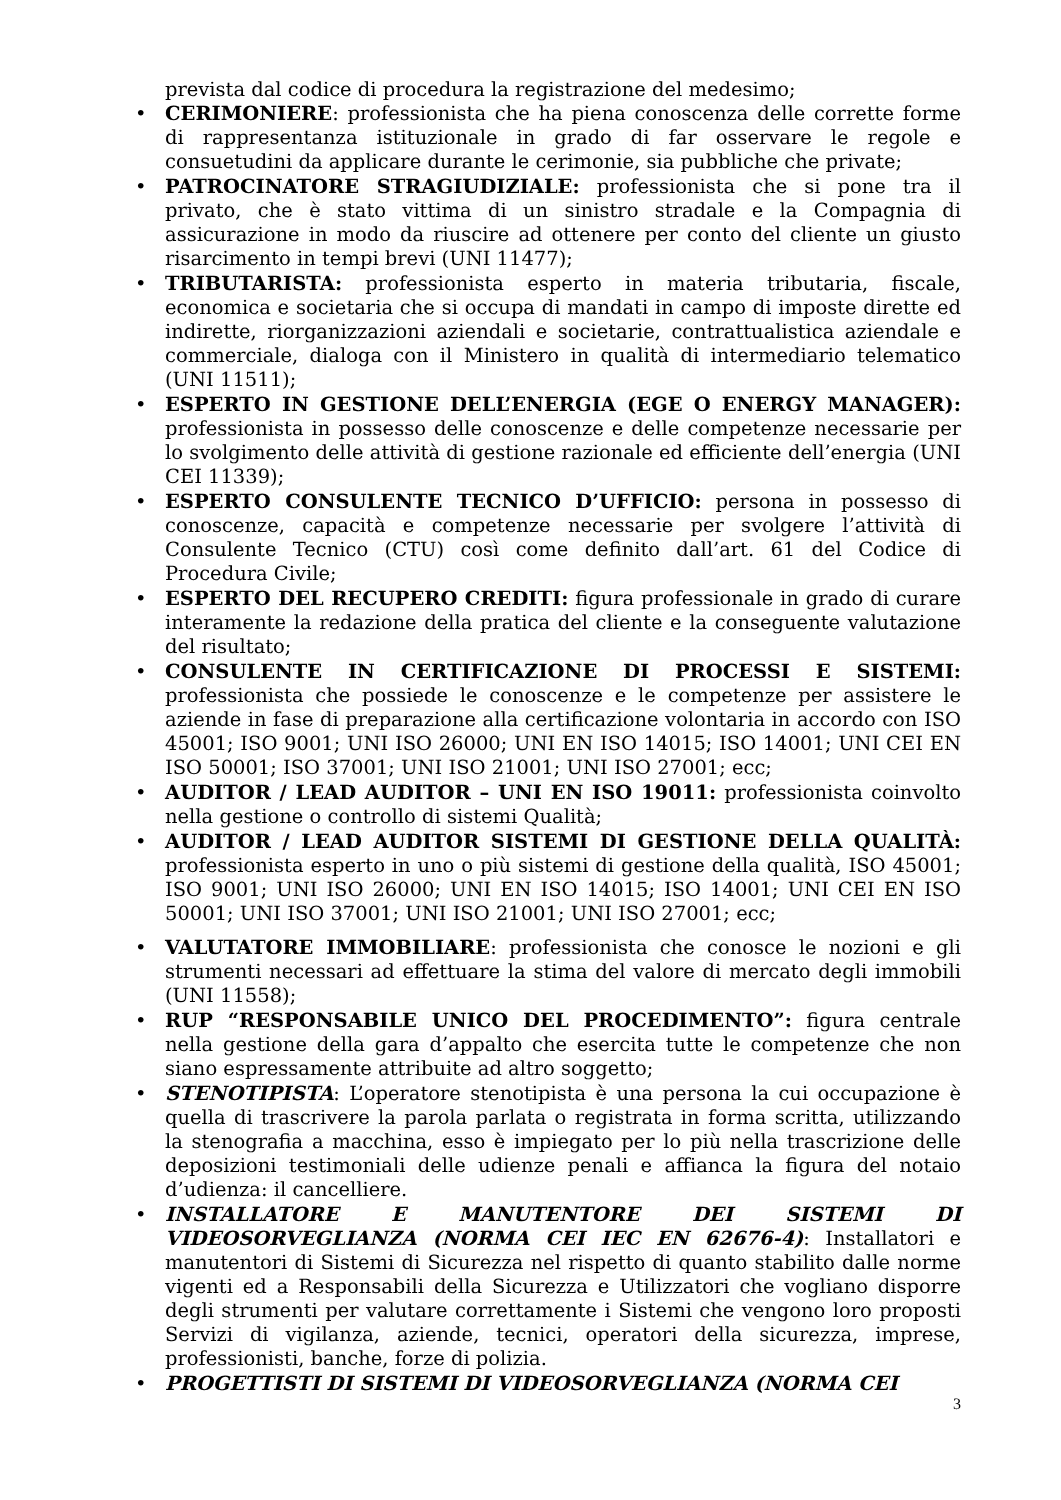prevista dal codice di procedura la registrazione del medesimo;
• CERIMONIERE: professionista che ha piena conoscenza delle corrette forme di rappresentanza istituzionale in grado di far osservare le regole e consuetudini da applicare durante le cerimonie, sia pubbliche che private;
• PATROCINATORE STRAGIUDIZIALE: professionista che si pone tra il privato, che è stato vittima di un sinistro stradale e la Compagnia di assicurazione in modo da riuscire ad ottenere per conto del cliente un giusto risarcimento in tempi brevi (UNI 11477);
• TRIBUTARISTA: professionista esperto in materia tributaria, fiscale, economica e societaria che si occupa di mandati in campo di imposte dirette ed indirette, riorganizzazioni aziendali e societarie, contrattualistica aziendale e commerciale, dialoga con il Ministero in qualità di intermediario telematico (UNI 11511);
• ESPERTO IN GESTIONE DELL’ENERGIA (EGE O ENERGY MANAGER): professionista in possesso delle conoscenze e delle competenze necessarie per lo svolgimento delle attività di gestione razionale ed efficiente dell’energia (UNI CEI 11339);
• ESPERTO CONSULENTE TECNICO D’UFFICIO: persona in possesso di conoscenze, capacità e competenze necessarie per svolgere l’attività di Consulente Tecnico (CTU) così come definito dall’art. 61 del Codice di Procedura Civile;
• ESPERTO DEL RECUPERO CREDITI: figura professionale in grado di curare interamente la redazione della pratica del cliente e la conseguente valutazione del risultato;
• CONSULENTE IN CERTIFICAZIONE DI PROCESSI E SISTEMI: professionista che possiede le conoscenze e le competenze per assistere le aziende in fase di preparazione alla certificazione volontaria in accordo con ISO 45001; ISO 9001; UNI ISO 26000; UNI EN ISO 14015; ISO 14001; UNI CEI EN ISO 50001; ISO 37001; UNI ISO 21001; UNI ISO 27001; ecc;
• AUDITOR / LEAD AUDITOR – UNI EN ISO 19011: professionista coinvolto nella gestione o controllo di sistemi Qualità;
• AUDITOR / LEAD AUDITOR SISTEMI DI GESTIONE DELLA QUALITÀ: professionista esperto in uno o più sistemi di gestione della qualità, ISO 45001; ISO 9001; UNI ISO 26000; UNI EN ISO 14015; ISO 14001; UNI CEI EN ISO 50001; UNI ISO 37001; UNI ISO 21001; UNI ISO 27001; ecc;
• VALUTATORE IMMOBILIARE: professionista che conosce le nozioni e gli strumenti necessari ad effettuare la stima del valore di mercato degli immobili (UNI 11558);
• RUP “RESPONSABILE UNICO DEL PROCEDIMENTO”: figura centrale nella gestione della gara d’appalto che esercita tutte le competenze che non siano espressamente attribuite ad altro soggetto;
• STENOTIPISTA: L’operatore stenotipista è una persona la cui occupazione è quella di trascrivere la parola parlata o registrata in forma scritta, utilizzando la stenografia a macchina, esso è impiegato per lo più nella trascrizione delle deposizioni testimoniali delle udienze penali e affianca la figura del notaio d’udienza: il cancelliere.
• INSTALLATORE E MANUTENTORE DEI SISTEMI DI VIDEOSORVEGLIANZA (NORMA CEI IEC EN 62676-4): Installatori e manutentori di Sistemi di Sicurezza nel rispetto di quanto stabilito dalle norme vigenti ed a Responsabili della Sicurezza e Utilizzatori che vogliano disporre degli strumenti per valutare correttamente i Sistemi che vengono loro proposti Servizi di vigilanza, aziende, tecnici, operatori della sicurezza, imprese, professionisti, banche, forze di polizia.
• PROGETTISTI DI SISTEMI DI VIDEOSORVEGLIANZA (NORMA CEI
3